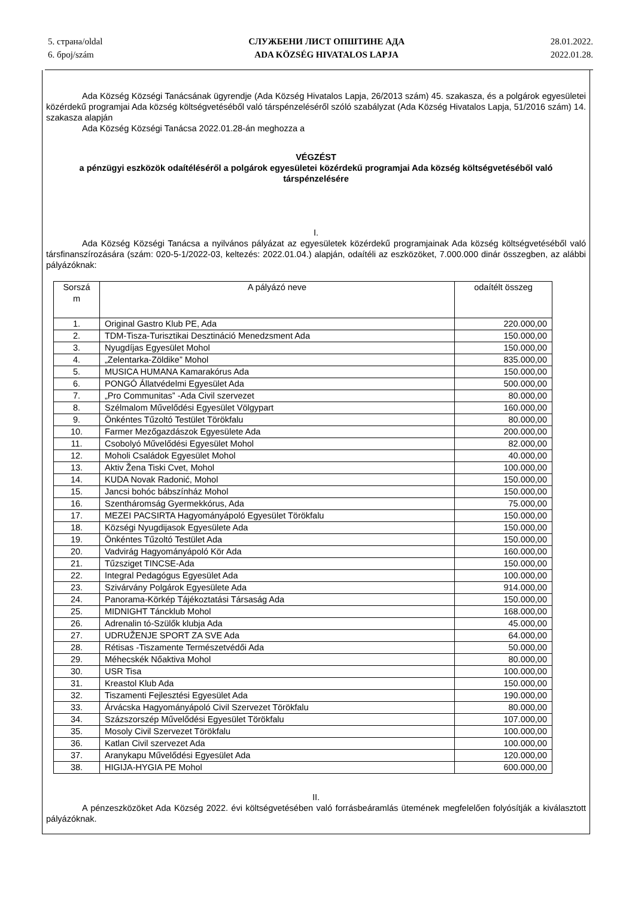5. страна/oldal
6. број/szám
СЛУЖБЕНИ ЛИСТ ОПШТИНЕ АДА
ADA KÖZSÉG HIVATALOS LAPJA
28.01.2022.
2022.01.28.
Ada Község Községi Tanácsának ügyrendje (Ada Község Hivatalos Lapja, 26/2013 szám) 45. szakasza, és a polgárok egyesületei közérdekű programjai Ada község költségvetéséből való társpénzeléséről szóló szabályzat (Ada Község Hivatalos Lapja, 51/2016 szám) 14. szakasza alapján
Ada Község Községi Tanácsa 2022.01.28-án meghozza a
VÉGZÉST
a pénzügyi eszközök odaítéléséről a polgárok egyesületei közérdekű programjai Ada község költségvetéséből való társpénzelésére
I.
Ada Község Községi Tanácsa a nyilvános pályázat az egyesületek közérdekű programjainak Ada község költségvetéséből való társfinanszírozására (szám: 020-5-1/2022-03, keltezés: 2022.01.04.) alapján, odaítéli az eszközöket, 7.000.000 dinár összegben, az alábbi pályázóknak:
| Sorszá m | A pályázó neve | odaítélt összeg |
| --- | --- | --- |
| 1. | Original Gastro Klub PE, Ada | 220.000,00 |
| 2. | TDM-Tisza-Turisztikai Desztináció Menedzsment Ada | 150.000,00 |
| 3. | Nyugdíjas Egyesület Mohol | 150.000,00 |
| 4. | „Zelentarka-Zöldike” Mohol | 835.000,00 |
| 5. | MUSICA HUMANA Kamarakórus Ada | 150.000,00 |
| 6. | PONGÓ Állatvédelmi Egyesület Ada | 500.000,00 |
| 7. | „Pro Communitas” -Ada Civil szervezet | 80.000,00 |
| 8. | Szélmalom Művelődési Egyesület Völgypart | 160.000,00 |
| 9. | Önkéntes Tűzoltó Testület Törökfalu | 80.000,00 |
| 10. | Farmer Mezőgazdászok Egyesülete Ada | 200.000,00 |
| 11. | Csobolyó Művelődési Egyesület Mohol | 82.000,00 |
| 12. | Moholi Családok Egyesület Mohol | 40.000,00 |
| 13. | Aktiv Žena Tiski Cvet, Mohol | 100.000,00 |
| 14. | KUDA Novak Radonić, Mohol | 150.000,00 |
| 15. | Jancsi bohóc bábszínház Mohol | 150.000,00 |
| 16. | Szentháromság Gyermekkórus, Ada | 75.000,00 |
| 17. | MEZEI PACSIRTA Hagyományápoló Egyesület Törökfalu | 150.000,00 |
| 18. | Községi Nyugdijasok Egyesülete Ada | 150.000,00 |
| 19. | Önkéntes Tűzoltó Testület Ada | 150.000,00 |
| 20. | Vadvirág Hagyományápoló Kör Ada | 160.000,00 |
| 21. | Tűzsziget TINCSE-Ada | 150.000,00 |
| 22. | Integral Pedagógus Egyesület Ada | 100.000,00 |
| 23. | Szivárvány Polgárok Egyesülete Ada | 914.000,00 |
| 24. | Panorama-Körkép Tájékoztatási Társaság Ada | 150.000,00 |
| 25. | MIDNIGHT Táncklub Mohol | 168.000,00 |
| 26. | Adrenalin tó-Szülők klubja Ada | 45.000,00 |
| 27. | UDRUŽENJE SPORT ZA SVE Ada | 64.000,00 |
| 28. | Rétisas -Tiszamente Természetvédői Ada | 50.000,00 |
| 29. | Méhecskék Nőaktiva Mohol | 80.000,00 |
| 30. | USR Tisa | 100.000,00 |
| 31. | Kreastol Klub Ada | 150.000,00 |
| 32. | Tiszamenti Fejlesztési Egyesület Ada | 190.000,00 |
| 33. | Árvácska Hagyományápoló Civil Szervezet Törökfalu | 80.000,00 |
| 34. | Százszorszép Művelődési Egyesület Törökfalu | 107.000,00 |
| 35. | Mosoly Civil Szervezet Törökfalu | 100.000,00 |
| 36. | Katlan Civil szervezet Ada | 100.000,00 |
| 37. | Aranykapu Művelődési Egyesület Ada | 120.000,00 |
| 38. | HIGIJA-HYGIA PE Mohol | 600.000,00 |
II.
A pénzeszközöket Ada Község 2022. évi költségvetésében való forrásbeáramlás ütemének megfelelően folyósítják a kiválasztott pályázóknak.